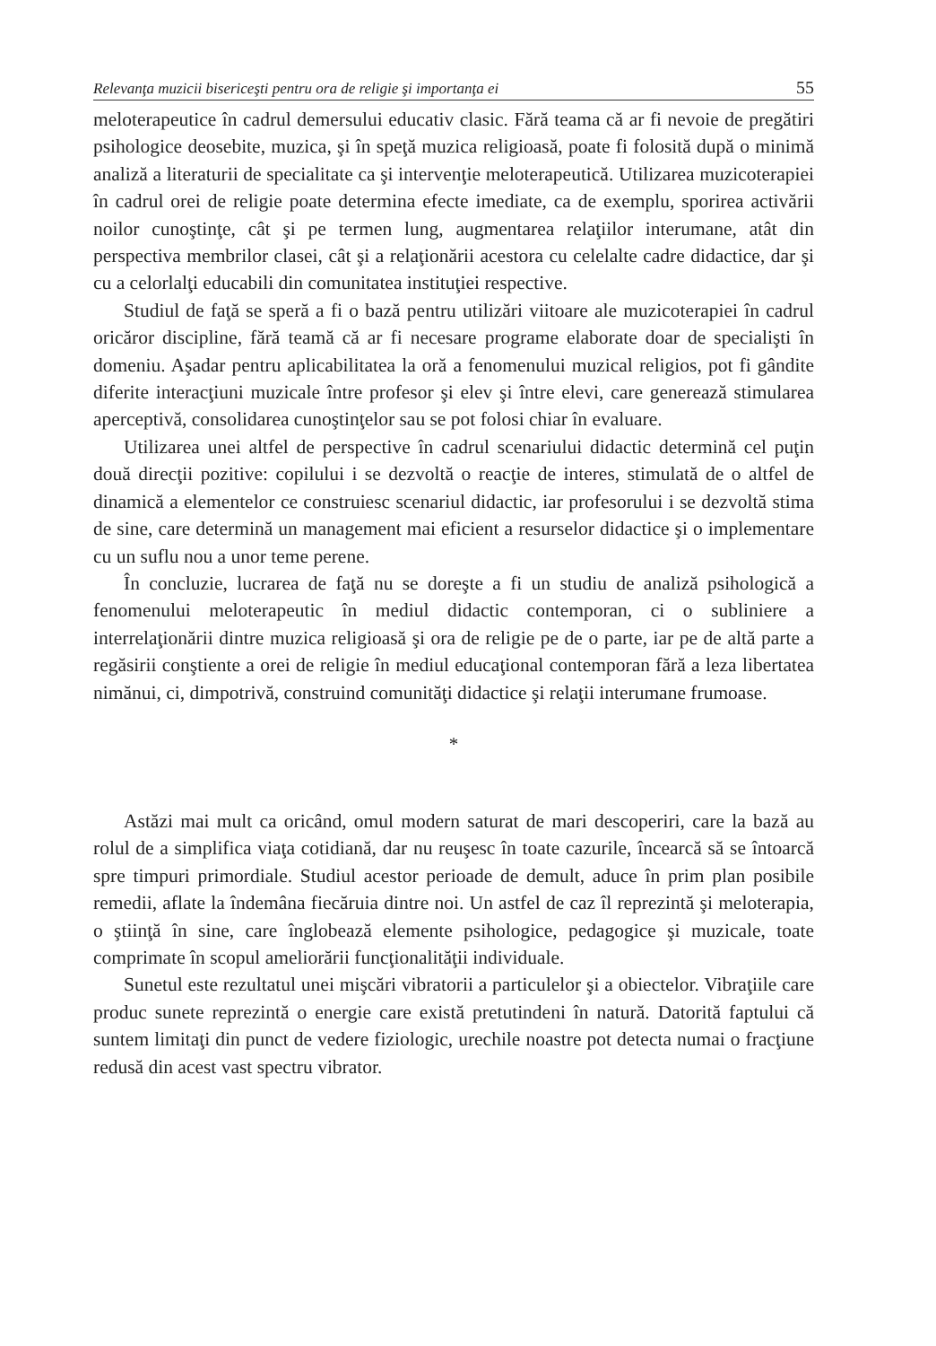Relevanţa muzicii bisericeşti pentru ora de religie şi importanţa ei 55
meloterapeutice în cadrul demersului educativ clasic. Fără teama că ar fi nevoie de pregătiri psihologice deosebite, muzica, şi în speţă muzica religioasă, poate fi folosită după o minimă analiză a literaturii de specialitate ca şi intervenţie meloterapeutică. Utilizarea muzicoterapiei în cadrul orei de religie poate determina efecte imediate, ca de exemplu, sporirea activării noilor cunoştinţe, cât şi pe termen lung, augmentarea relaţiilor interumane, atât din perspectiva membrilor clasei, cât şi a relaţionării acestora cu celelalte cadre didactice, dar şi cu a celorlalţi educabili din comunitatea instituţiei respective.
Studiul de faţă se speră a fi o bază pentru utilizări viitoare ale muzicoterapiei în cadrul oricăror discipline, fără teamă că ar fi necesare programe elaborate doar de specialişti în domeniu. Aşadar pentru aplicabilitatea la oră a fenomenului muzical religios, pot fi gândite diferite interacţiuni muzicale între profesor şi elev şi între elevi, care generează stimularea aperceptivă, consolidarea cunoştinţelor sau se pot folosi chiar în evaluare.
Utilizarea unei altfel de perspective în cadrul scenariului didactic determină cel puţin două direcţii pozitive: copilului i se dezvoltă o reacţie de interes, stimulată de o altfel de dinamică a elementelor ce construiesc scenariul didactic, iar profesorului i se dezvoltă stima de sine, care determină un management mai eficient a resurselor didactice şi o implementare cu un suflu nou a unor teme perene.
În concluzie, lucrarea de faţă nu se doreşte a fi un studiu de analiză psihologică a fenomenului meloterapeutic în mediul didactic contemporan, ci o subliniere a interrelaţionării dintre muzica religioasă şi ora de religie pe de o parte, iar pe de altă parte a regăsirii conştiente a orei de religie în mediul educaţional contemporan fără a leza libertatea nimănui, ci, dimpotrivă, construind comunităţi didactice şi relaţii interumane frumoase.
*
Astăzi mai mult ca oricând, omul modern saturat de mari descoperiri, care la bază au rolul de a simplifica viaţa cotidiană, dar nu reuşesc în toate cazurile, încearcă să se întoarcă spre timpuri primordiale. Studiul acestor perioade de demult, aduce în prim plan posibile remedii, aflate la îndemâna fiecăruia dintre noi. Un astfel de caz îl reprezintă şi meloterapia, o ştiinţă în sine, care înglobează elemente psihologice, pedagogice şi muzicale, toate comprimate în scopul ameliorării funcţionalităţii individuale.
Sunetul este rezultatul unei mişcări vibratorii a particulelor şi a obiectelor. Vibraţiile care produc sunete reprezintă o energie care există pretutindeni în natură. Datorită faptului că suntem limitaţi din punct de vedere fiziologic, urechile noastre pot detecta numai o fracţiune redusă din acest vast spectru vibrator.